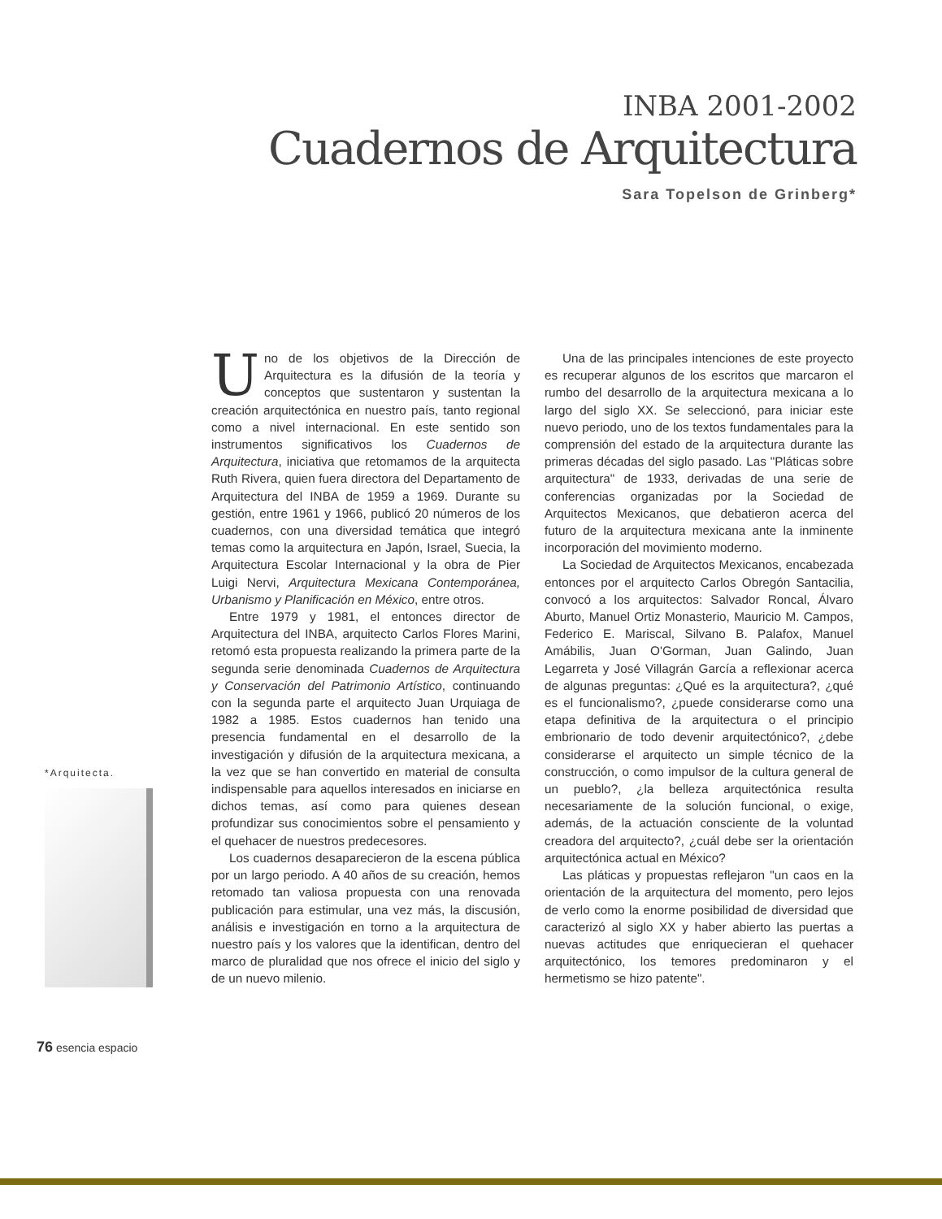INBA 2001-2002
Cuadernos de Arquitectura
Sara Topelson de Grinberg*
Uno de los objetivos de la Dirección de Arquitectura es la difusión de la teoría y conceptos que sustentaron y sustentan la creación arquitectónica en nuestro país, tanto regional como a nivel internacional. En este sentido son instrumentos significativos los Cuadernos de Arquitectura, iniciativa que retomamos de la arquitecta Ruth Rivera, quien fuera directora del Departamento de Arquitectura del INBA de 1959 a 1969. Durante su gestión, entre 1961 y 1966, publicó 20 números de los cuadernos, con una diversidad temática que integró temas como la arquitectura en Japón, Israel, Suecia, la Arquitectura Escolar Internacional y la obra de Pier Luigi Nervi, Arquitectura Mexicana Contemporánea, Urbanismo y Planificación en México, entre otros.
Entre 1979 y 1981, el entonces director de Arquitectura del INBA, arquitecto Carlos Flores Marini, retomó esta propuesta realizando la primera parte de la segunda serie denominada Cuadernos de Arquitectura y Conservación del Patrimonio Artístico, continuando con la segunda parte el arquitecto Juan Urquiaga de 1982 a 1985. Estos cuadernos han tenido una presencia fundamental en el desarrollo de la investigación y difusión de la arquitectura mexicana, a la vez que se han convertido en material de consulta indispensable para aquellos interesados en iniciarse en dichos temas, así como para quienes desean profundizar sus conocimientos sobre el pensamiento y el quehacer de nuestros predecesores.
Los cuadernos desaparecieron de la escena pública por un largo periodo. A 40 años de su creación, hemos retomado tan valiosa propuesta con una renovada publicación para estimular, una vez más, la discusión, análisis e investigación en torno a la arquitectura de nuestro país y los valores que la identifican, dentro del marco de pluralidad que nos ofrece el inicio del siglo y de un nuevo milenio.
Una de las principales intenciones de este proyecto es recuperar algunos de los escritos que marcaron el rumbo del desarrollo de la arquitectura mexicana a lo largo del siglo XX. Se seleccionó, para iniciar este nuevo periodo, uno de los textos fundamentales para la comprensión del estado de la arquitectura durante las primeras décadas del siglo pasado. Las "Pláticas sobre arquitectura" de 1933, derivadas de una serie de conferencias organizadas por la Sociedad de Arquitectos Mexicanos, que debatieron acerca del futuro de la arquitectura mexicana ante la inminente incorporación del movimiento moderno.
La Sociedad de Arquitectos Mexicanos, encabezada entonces por el arquitecto Carlos Obregón Santacilia, convocó a los arquitectos: Salvador Roncal, Álvaro Aburto, Manuel Ortiz Monasterio, Mauricio M. Campos, Federico E. Mariscal, Silvano B. Palafox, Manuel Amábilis, Juan O'Gorman, Juan Galindo, Juan Legarreta y José Villagrán García a reflexionar acerca de algunas preguntas: ¿Qué es la arquitectura?, ¿qué es el funcionalismo?, ¿puede considerarse como una etapa definitiva de la arquitectura o el principio embrionario de todo devenir arquitectónico?, ¿debe considerarse el arquitecto un simple técnico de la construcción, o como impulsor de la cultura general de un pueblo?, ¿la belleza arquitectónica resulta necesariamente de la solución funcional, o exige, además, de la actuación consciente de la voluntad creadora del arquitecto?, ¿cuál debe ser la orientación arquitectónica actual en México?
Las pláticas y propuestas reflejaron "un caos en la orientación de la arquitectura del momento, pero lejos de verlo como la enorme posibilidad de diversidad que caracterizó al siglo XX y haber abierto las puertas a nuevas actitudes que enriquecieran el quehacer arquitectónico, los temores predominaron y el hermetismo se hizo patente".
*Arquitecta.
76 esencia espacio